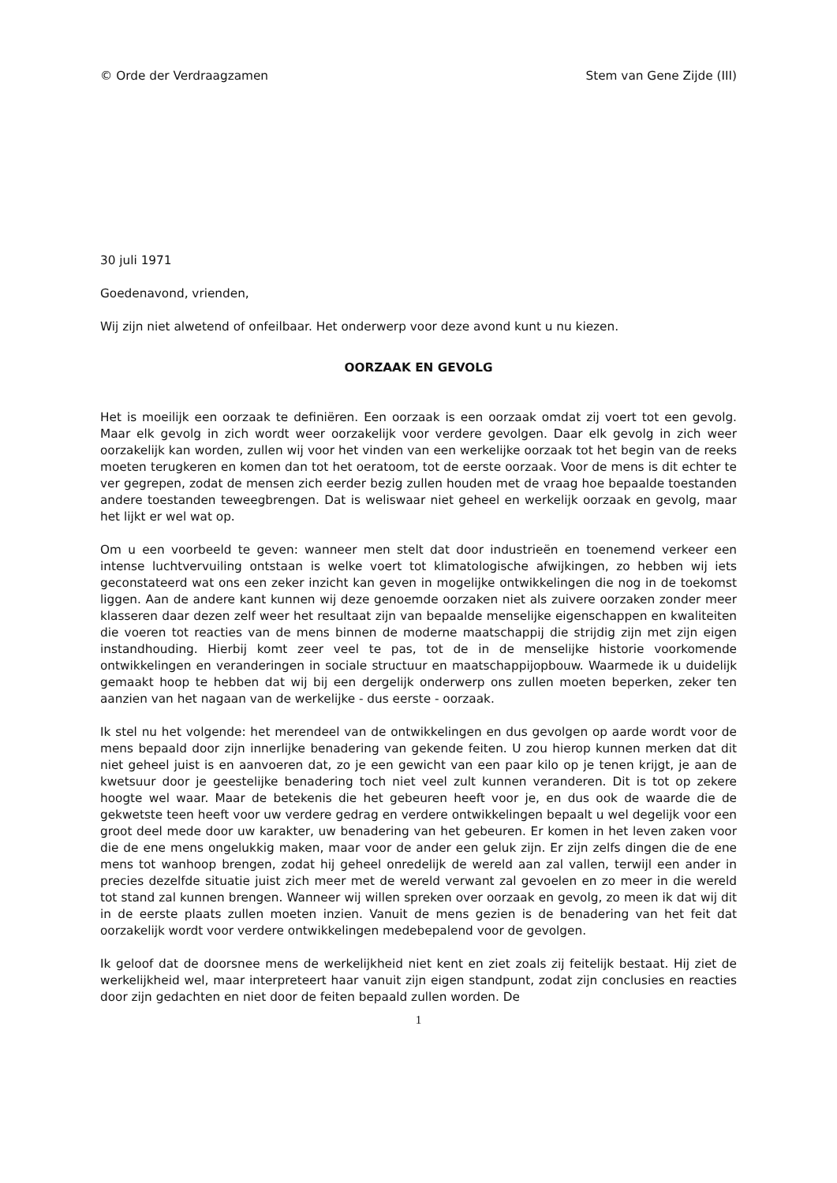© Orde der Verdraagzamen Stem van Gene Zijde (III)
30 juli 1971
Goedenavond, vrienden,
Wij zijn niet alwetend of onfeilbaar. Het onderwerp voor deze avond kunt u nu kiezen.
OORZAAK EN GEVOLG
Het is moeilijk een oorzaak te definiëren. Een oorzaak is een oorzaak omdat zij voert tot een gevolg. Maar elk gevolg in zich wordt weer oorzakelijk voor verdere gevolgen. Daar elk gevolg in zich weer oorzakelijk kan worden, zullen wij voor het vinden van een werkelijke oorzaak tot het begin van de reeks moeten terugkeren en komen dan tot het oeratoom, tot de eerste oorzaak. Voor de mens is dit echter te ver gegrepen, zodat de mensen zich eerder bezig zullen houden met de vraag hoe bepaalde toestanden andere toestanden teweegbrengen. Dat is weliswaar niet geheel en werkelijk oorzaak en gevolg, maar het lijkt er wel wat op.
Om u een voorbeeld te geven: wanneer men stelt dat door industrieën en toenemend verkeer een intense luchtvervuiling ontstaan is welke voert tot klimatologische afwijkingen, zo hebben wij iets geconstateerd wat ons een zeker inzicht kan geven in mogelijke ontwikkelingen die nog in de toekomst liggen. Aan de andere kant kunnen wij deze genoemde oorzaken niet als zuivere oorzaken zonder meer klasseren daar dezen zelf weer het resultaat zijn van bepaalde menselijke eigenschappen en kwaliteiten die voeren tot reacties van de mens binnen de moderne maatschappij die strijdig zijn met zijn eigen instandhouding. Hierbij komt zeer veel te pas, tot de in de menselijke historie voorkomende ontwikkelingen en veranderingen in sociale structuur en maatschappijopbouw. Waarmede ik u duidelijk gemaakt hoop te hebben dat wij bij een dergelijk onderwerp ons zullen moeten beperken, zeker ten aanzien van het nagaan van de werkelijke - dus eerste - oorzaak.
Ik stel nu het volgende: het merendeel van de ontwikkelingen en dus gevolgen op aarde wordt voor de mens bepaald door zijn innerlijke benadering van gekende feiten. U zou hierop kunnen merken dat dit niet geheel juist is en aanvoeren dat, zo je een gewicht van een paar kilo op je tenen krijgt, je aan de kwetsuur door je geestelijke benadering toch niet veel zult kunnen veranderen. Dit is tot op zekere hoogte wel waar. Maar de betekenis die het gebeuren heeft voor je, en dus ook de waarde die de gekwetste teen heeft voor uw verdere gedrag en verdere ontwikkelingen bepaalt u wel degelijk voor een groot deel mede door uw karakter, uw benadering van het gebeuren. Er komen in het leven zaken voor die de ene mens ongelukkig maken, maar voor de ander een geluk zijn. Er zijn zelfs dingen die de ene mens tot wanhoop brengen, zodat hij geheel onredelijk de wereld aan zal vallen, terwijl een ander in precies dezelfde situatie juist zich meer met de wereld verwant zal gevoelen en zo meer in die wereld tot stand zal kunnen brengen. Wanneer wij willen spreken over oorzaak en gevolg, zo meen ik dat wij dit in de eerste plaats zullen moeten inzien. Vanuit de mens gezien is de benadering van het feit dat oorzakelijk wordt voor verdere ontwikkelingen medebepalend voor de gevolgen.
Ik geloof dat de doorsnee mens de werkelijkheid niet kent en ziet zoals zij feitelijk bestaat. Hij ziet de werkelijkheid wel, maar interpreteert haar vanuit zijn eigen standpunt, zodat zijn conclusies en reacties door zijn gedachten en niet door de feiten bepaald zullen worden. De
1